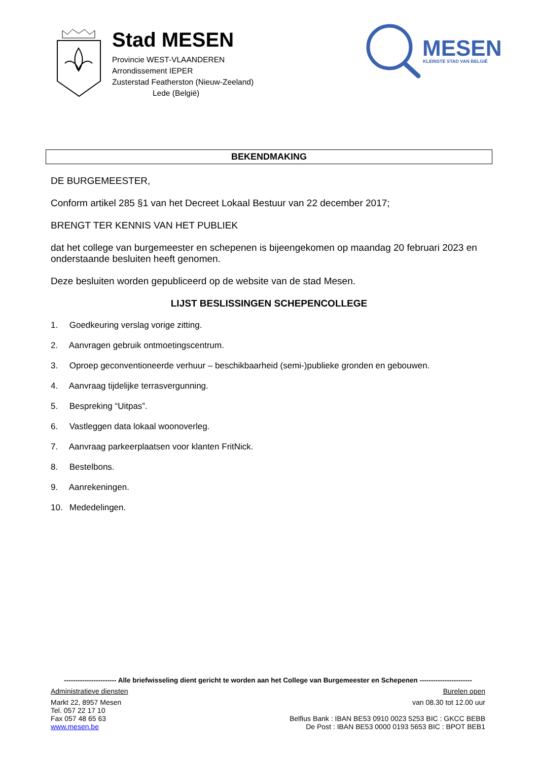Stad MESEN
Provincie WEST-VLAANDEREN
Arrondissement IEPER
Zusterstad Featherston (Nieuw-Zeeland)
Lede (België)
MESEN
KLEINSTE STAD VAN BELGIË
BEKENDMAKING
DE BURGEMEESTER,
Conform artikel 285 §1 van het Decreet Lokaal Bestuur van 22 december 2017;
BRENGT TER KENNIS VAN HET PUBLIEK
dat het college van burgemeester en schepenen is bijeengekomen op maandag 20 februari 2023 en onderstaande besluiten heeft genomen.
Deze besluiten worden gepubliceerd op de website van de stad Mesen.
LIJST BESLISSINGEN SCHEPENCOLLEGE
1. Goedkeuring verslag vorige zitting.
2. Aanvragen gebruik ontmoetingscentrum.
3. Oproep geconventioneerde verhuur – beschikbaarheid (semi-)publieke gronden en gebouwen.
4. Aanvraag tijdelijke terrasvergunning.
5. Bespreking “Uitpas”.
6. Vastleggen data lokaal woonoverleg.
7. Aanvraag parkeerplaatsen voor klanten FritNick.
8. Bestelbons.
9. Aanrekeningen.
10. Mededelingen.
----------------------- Alle briefwisseling dient gericht te worden aan het College van Burgemeester en Schepenen -----------------------
Administratieve diensten Burelen open
Markt 22, 8957 Mesen
Tel. 057 22 17 10
Fax 057 48 65 63
www.mesen.be
van 08.30 tot 12.00 uur
Belfius Bank : IBAN BE53 0910 0023 5253 BIC : GKCC BEBB
De Post : IBAN BE53 0000 0193 5653 BIC : BPOT BEB1